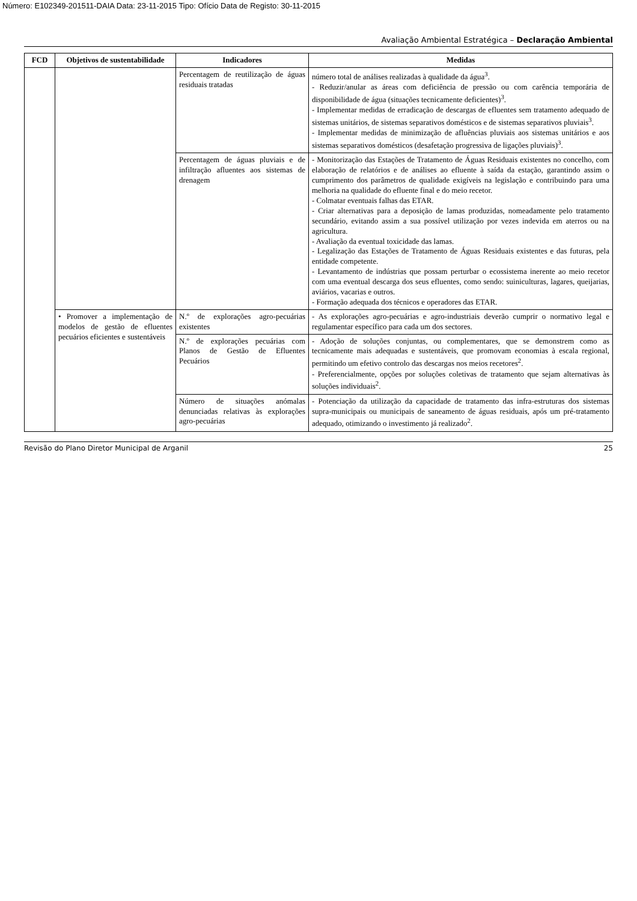Número: E102349-201511-DAIA Data: 23-11-2015 Tipo: Ofício Data de Registo: 30-11-2015
Avaliação Ambiental Estratégica – Declaração Ambiental
| FCD | Objetivos de sustentabilidade | Indicadores | Medidas |
| --- | --- | --- | --- |
| | | Percentagem de reutilização de águas residuais tratadas | número total de análises realizadas à qualidade da água<sup>3</sup>. - Reduzir/anular as áreas com deficiência de pressão ou com carência temporária de disponibilidade de água (situações tecnicamente deficientes)<sup>3</sup>. - Implementar medidas de erradicação de descargas de efluentes sem tratamento adequado de sistemas unitários, de sistemas separativos domésticos e de sistemas separativos pluviais<sup>3</sup>. - Implementar medidas de minimização de afluências pluviais aos sistemas unitários e aos sistemas separativos domésticos (desafetação progressiva de ligações pluviais)<sup>3</sup>. |
| | | Percentagem de águas pluviais e de infiltração afluentes aos sistemas de drenagem | - Monitorização das Estações de Tratamento de Águas Residuais existentes no concelho, com elaboração de relatórios e de análises ao efluente à saída da estação, garantindo assim o cumprimento dos parâmetros de qualidade exigíveis na legislação e contribuindo para uma melhoria na qualidade do efluente final e do meio recetor. - Colmatar eventuais falhas das ETAR. - Criar alternativas para a deposição de lamas produzidas, nomeadamente pelo tratamento secundário, evitando assim a sua possível utilização por vezes indevida em aterros ou na agricultura. - Avaliação da eventual toxicidade das lamas. - Legalização das Estações de Tratamento de Águas Residuais existentes e das futuras, pela entidade competente. - Levantamento de indústrias que possam perturbar o ecossistema inerente ao meio recetor com uma eventual descarga dos seus efluentes, como sendo: suiniculturas, lagares, queijarias, aviários, vacarias e outros. - Formação adequada dos técnicos e operadores das ETAR. |
| | • Promover a implementação de modelos de gestão de efluentes pecuários eficientes e sustentáveis | N.º de explorações agro-pecuárias existentes | - As explorações agro-pecuárias e agro-industriais deverão cumprir o normativo legal e regulamentar específico para cada um dos sectores. |
| | | N.º de explorações pecuárias com Planos de Gestão de Efluentes Pecuários | - Adoção de soluções conjuntas, ou complementares, que se demonstrem como as tecnicamente mais adequadas e sustentáveis, que promovam economias à escala regional, permitindo um efetivo controlo das descargas nos meios recetores<sup>2</sup>. - Preferencialmente, opções por soluções coletivas de tratamento que sejam alternativas às soluções individuais<sup>2</sup>. |
| | | Número de situações anómalas denunciadas relativas às explorações agro-pecuárias | - Potenciação da utilização da capacidade de tratamento das infra-estruturas dos sistemas supra-municipais ou municipais de saneamento de águas residuais, após um pré-tratamento adequado, otimizando o investimento já realizado<sup>2</sup>. |
Revisão do Plano Diretor Municipal de Arganil 25